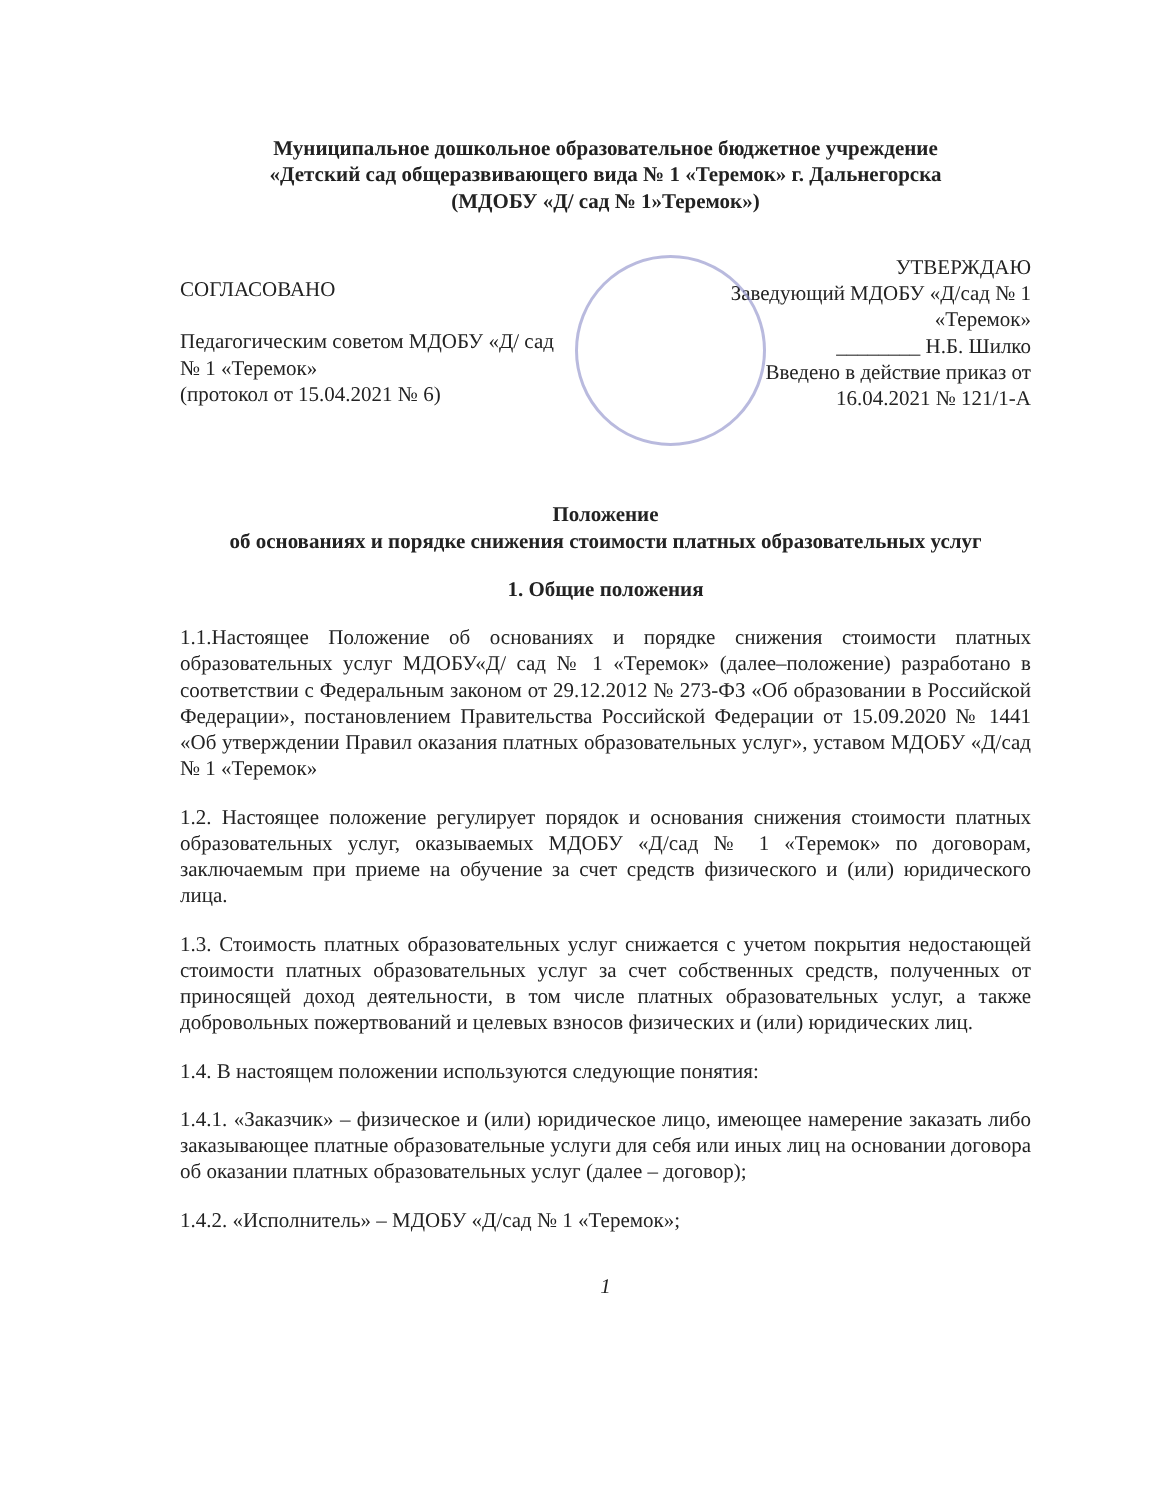Муниципальное дошкольное образовательное бюджетное учреждение
«Детский сад общеразвивающего вида № 1 «Теремок» г. Дальнегорска
(МДОБУ «Д/ сад № 1»Теремок»)
СОГЛАСОВАНО
Педагогическим советом МДОБУ «Д/ сад
№ 1 «Теремок»
(протокол от 15.04.2021 № 6)
УТВЕРЖДАЮ
Заведующий МДОБУ «Д/сад № 1
«Теремок»
________ Н.Б. Шилко
Введено в действие приказ от
16.04.2021 № 121/1-А
Положение
об основаниях и порядке снижения стоимости платных образовательных услуг
1. Общие положения
1.1.Настоящее Положение об основаниях и порядке снижения стоимости платных образовательных услуг МДОБУ«Д/ сад № 1 «Теремок» (далее–положение) разработано в соответствии с Федеральным законом от 29.12.2012 № 273-ФЗ «Об образовании в Российской Федерации», постановлением Правительства Российской Федерации от 15.09.2020 № 1441 «Об утверждении Правил оказания платных образовательных услуг», уставом МДОБУ «Д/сад № 1 «Теремок»
1.2. Настоящее положение регулирует порядок и основания снижения стоимости платных образовательных услуг, оказываемых МДОБУ «Д/сад № 1 «Теремок» по договорам, заключаемым при приеме на обучение за счет средств физического и (или) юридического лица.
1.3. Стоимость платных образовательных услуг снижается с учетом покрытия недостающей стоимости платных образовательных услуг за счет собственных средств, полученных от приносящей доход деятельности, в том числе платных образовательных услуг, а также добровольных пожертвований и целевых взносов физических и (или) юридических лиц.
1.4. В настоящем положении используются следующие понятия:
1.4.1. «Заказчик» – физическое и (или) юридическое лицо, имеющее намерение заказать либо заказывающее платные образовательные услуги для себя или иных лиц на основании договора об оказании платных образовательных услуг (далее – договор);
1.4.2. «Исполнитель» – МДОБУ «Д/сад № 1 «Теремок»;
1